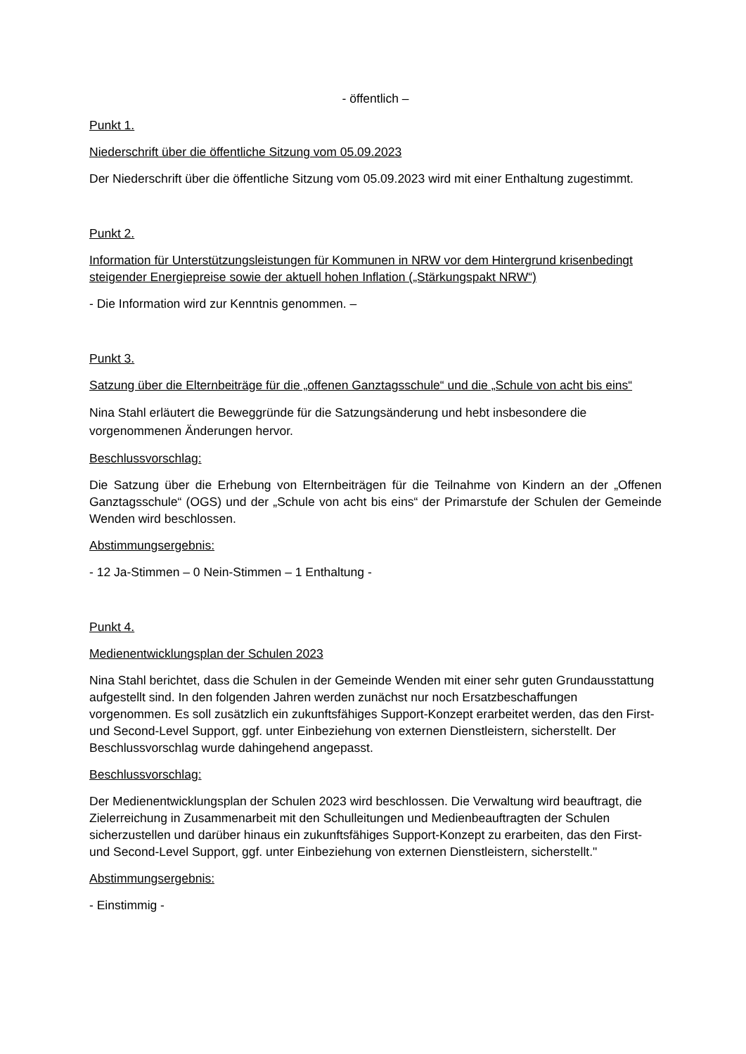- öffentlich –
Punkt 1.
Niederschrift über die öffentliche Sitzung vom 05.09.2023
Der Niederschrift über die öffentliche Sitzung vom 05.09.2023 wird mit einer Enthaltung zugestimmt.
Punkt 2.
Information für Unterstützungsleistungen für Kommunen in NRW vor dem Hintergrund krisenbedingt steigender Energiepreise sowie der aktuell hohen Inflation („Stärkungspakt NRW“)
- Die Information wird zur Kenntnis genommen. –
Punkt 3.
Satzung über die Elternbeiträge für die „offenen Ganztagsschule“ und die „Schule von acht bis eins“
Nina Stahl erläutert die Beweggründe für die Satzungsänderung und hebt insbesondere die vorgenommenen Änderungen hervor.
Beschlussvorschlag:
Die Satzung über die Erhebung von Elternbeiträgen für die Teilnahme von Kindern an der „Offenen Ganztagsschule“ (OGS) und der „Schule von acht bis eins“ der Primarstufe der Schulen der Gemeinde Wenden wird beschlossen.
Abstimmungsergebnis:
- 12 Ja-Stimmen – 0 Nein-Stimmen – 1 Enthaltung -
Punkt 4.
Medienentwicklungsplan der Schulen 2023
Nina Stahl berichtet, dass die Schulen in der Gemeinde Wenden mit einer sehr guten Grundausstattung aufgestellt sind. In den folgenden Jahren werden zunächst nur noch Ersatzbeschaffungen vorgenommen. Es soll zusätzlich ein zukunftsfähiges Support-Konzept erarbeitet werden, das den First- und Second-Level Support, ggf. unter Einbeziehung von externen Dienstleistern, sicherstellt. Der Beschlussvorschlag wurde dahingehend angepasst.
Beschlussvorschlag:
Der Medienentwicklungsplan der Schulen 2023 wird beschlossen. Die Verwaltung wird beauftragt, die Zielerreichung in Zusammenarbeit mit den Schulleitungen und Medienbeauftragten der Schulen sicherzustellen und darüber hinaus ein zukunftsfähiges Support-Konzept zu erarbeiten, das den First- und Second-Level Support, ggf. unter Einbeziehung von externen Dienstleistern, sicherstellt."
Abstimmungsergebnis:
- Einstimmig -